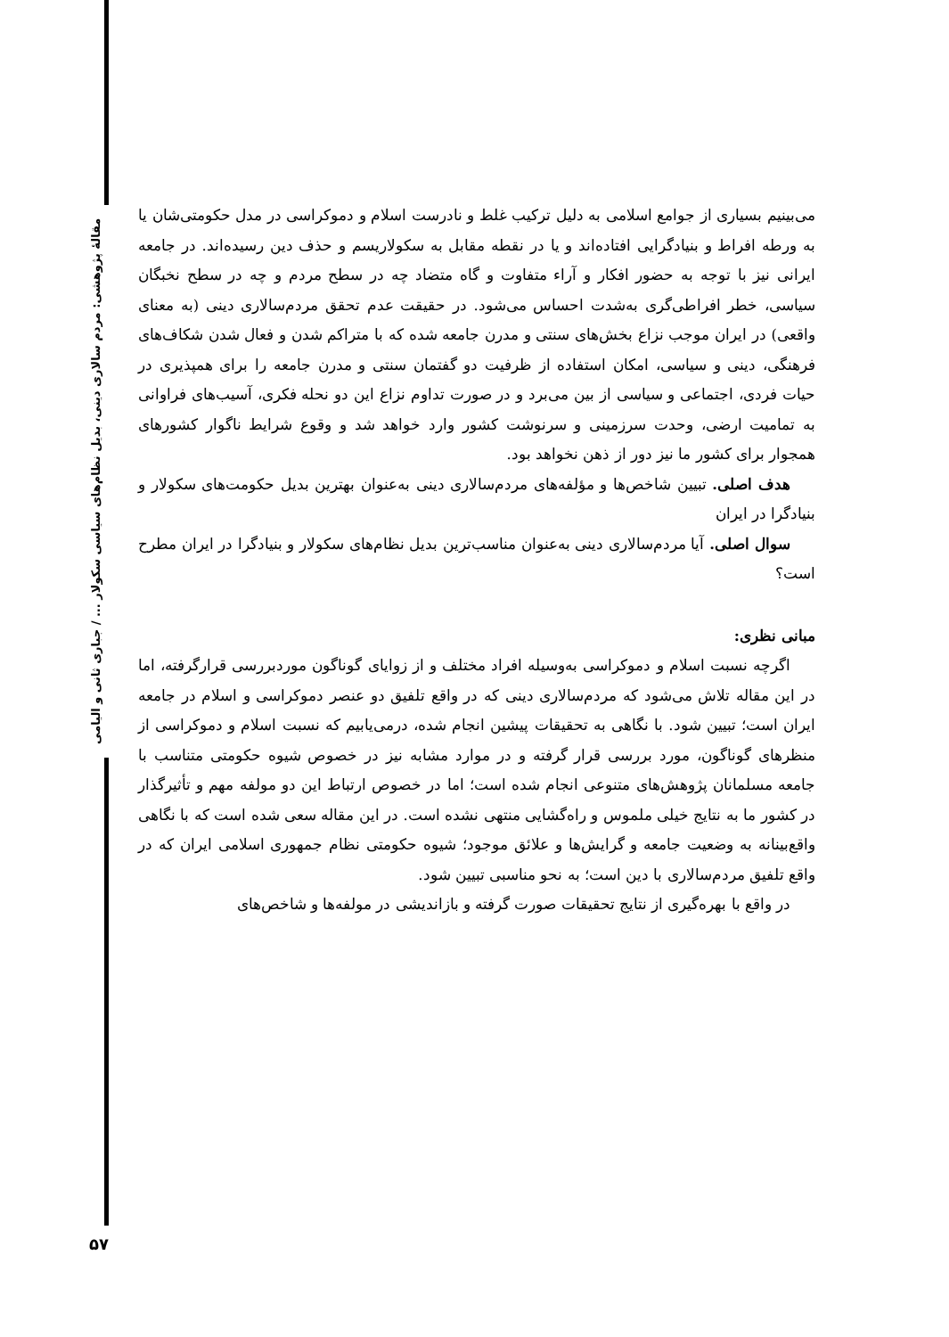مقالهٔ پژوهشی: مردم سالاری دینی، بدیل نظام‌های سیاسی سکولار ... / جباری ثانی و الیامی
می‌بینیم بسیاری از جوامع اسلامی به دلیل ترکیب غلط و نادرست اسلام و دموکراسی در مدل حکومتی‌شان یا به ورطه افراط و بنیادگرایی افتاده‌اند و یا در نقطه مقابل به سکولاریسم و حذف دین رسیده‌اند. در جامعه ایرانی نیز با توجه به حضور افکار و آراء متفاوت و گاه متضاد چه در سطح مردم و چه در سطح نخبگان سیاسی، خطر افراطی‌گری به‌شدت احساس می‌شود. در حقیقت عدم تحقق مردم‌سالاری دینی (به معنای واقعی) در ایران موجب نزاع بخش‌های سنتی و مدرن جامعه شده که با متراکم شدن و فعال شدن شکاف‌های فرهنگی، دینی و سیاسی، امکان استفاده از ظرفیت دو گفتمان سنتی و مدرن جامعه را برای همپذیری در حیات فردی، اجتماعی و سیاسی از بین می‌برد و در صورت تداوم نزاع این دو نحله فکری، آسیب‌های فراوانی به تمامیت ارضی، وحدت سرزمینی و سرنوشت کشور وارد خواهد شد و وقوع شرایط ناگوار کشورهای همجوار برای کشور ما نیز دور از ذهن نخواهد بود.
هدف اصلی. تبیین شاخص‌ها و مؤلفه‌های مردم‌سالاری دینی به‌عنوان بهترین بدیل حکومت‌های سکولار و بنیادگرا در ایران
سوال اصلی. آیا مردم‌سالاری دینی به‌عنوان مناسب‌ترین بدیل نظام‌های سکولار و بنیادگرا در ایران مطرح است؟
مبانی نظری:
اگرچه نسبت اسلام و دموکراسی به‌وسیله افراد مختلف و از زوایای گوناگون موردبررسی قرارگرفته، اما در این مقاله تلاش می‌شود که مردم‌سالاری دینی که در واقع تلفیق دو عنصر دموکراسی و اسلام در جامعه ایران است؛ تبیین شود. با نگاهی به تحقیقات پیشین انجام شده، درمی‌یابیم که نسبت اسلام و دموکراسی از منظرهای گوناگون، مورد بررسی قرار گرفته و در موارد مشابه نیز در خصوص شیوه حکومتی متناسب با جامعه مسلمانان پژوهش‌های متنوعی انجام شده است؛ اما در خصوص ارتباط این دو مولفه مهم و تأثیرگذار در کشور ما به نتایج خیلی ملموس و راه‌گشایی منتهی نشده است. در این مقاله سعی شده است که با نگاهی واقع‌بینانه به وضعیت جامعه و گرایش‌ها و علائق موجود؛ شیوه حکومتی نظام جمهوری اسلامی ایران که در واقع تلفیق مردم‌سالاری با دین است؛ به نحو مناسبی تبیین شود.
در واقع با بهره‌گیری از نتایج تحقیقات صورت گرفته و بازاندیشی در مولفه‌ها و شاخص‌های
۵۷